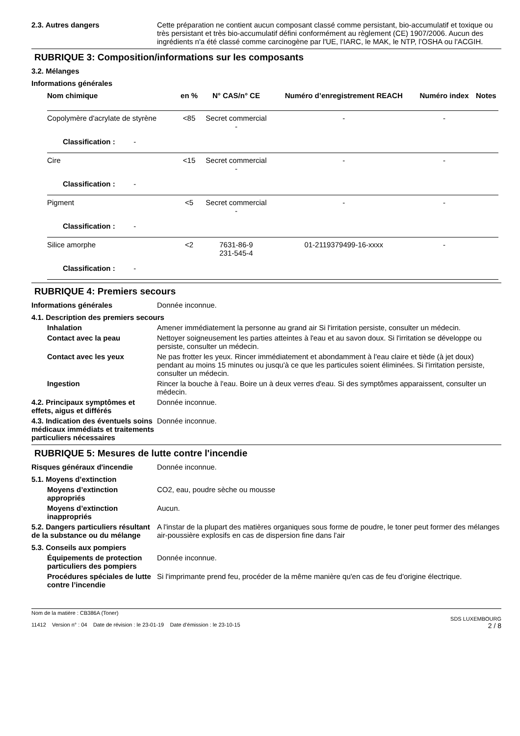2.3. Autres dangers Cette préparation ne contient aucun composant classé comme persistant, bio-accumulatif et toxique ou très persistant et très bio-accumulatif défini conformément au règlement (CE) 1907/2006. Aucun des ingrédients n'a été classé comme carcinogène par l'UE, l’IARC, le MAK, le NTP, l’OSHA ou l'ACGIH.
RUBRIQUE 3: Composition/informations sur les composants
3.2. Mélanges
Informations générales
| Nom chimique | en % | N° CAS/n° CE | Numéro d’enregistrement REACH | Numéro index | Notes |
| --- | --- | --- | --- | --- | --- |
| Copolymère d'acrylate de styrène | <85 | Secret commercial - | - | - | |
| Classification : - | | | | | |
| Cire | <15 | Secret commercial - | - | - | |
| Classification : - | | | | | |
| Pigment | <5 | Secret commercial - | - | - | |
| Classification : - | | | | | |
| Silice amorphe | <2 | 7631-86-9 231-545-4 | 01-2119379499-16-xxxx | - | |
| Classification : - | | | | | |
RUBRIQUE 4: Premiers secours
Informations générales Donnée inconnue.
4.1. Description des premiers secours
Inhalation Amener immédiatement la personne au grand air Si l'irritation persiste, consulter un médecin.
Contact avec la peau Nettoyer soigneusement les parties atteintes à l'eau et au savon doux. Si l'irritation se développe ou persiste, consulter un médecin.
Contact avec les yeux Ne pas frotter les yeux. Rincer immédiatement et abondamment à l'eau claire et tiède (à jet doux) pendant au moins 15 minutes ou jusqu'à ce que les particules soient éliminées. Si l'irritation persiste, consulter un médecin.
Ingestion Rincer la bouche à l'eau. Boire un à deux verres d'eau. Si des symptômes apparaissent, consulter un médecin.
4.2. Principaux symptômes et effets, aigus et différés
Donnée inconnue.
4.3. Indication des éventuels soins médicaux immédiats et traitements particuliers nécessaires
Donnée inconnue.
RUBRIQUE 5: Mesures de lutte contre l'incendie
Risques généraux d'incendie Donnée inconnue.
5.1. Moyens d’extinction
Moyens d’extinction appropriés
CO2, eau, poudre sèche ou mousse
Moyens d’extinction inappropriés
Aucun.
5.2. Dangers particuliers résultant de la substance ou du mélange
A l'instar de la plupart des matières organiques sous forme de poudre, le toner peut former des mélanges air-poussière explosifs en cas de dispersion fine dans l'air
5.3. Conseils aux pompiers
Équipements de protection particuliers des pompiers
Donnée inconnue.
Procédures spéciales de lutte contre l’incendie
Si l'imprimante prend feu, procéder de la même manière qu'en cas de feu d'origine électrique.
Nom de la matière : CB386A (Toner)
11412 Version n° : 04 Date de révision : le 23-01-19 Date d’émission : le 23-10-15
SDS LUXEMBOURG
2 / 8